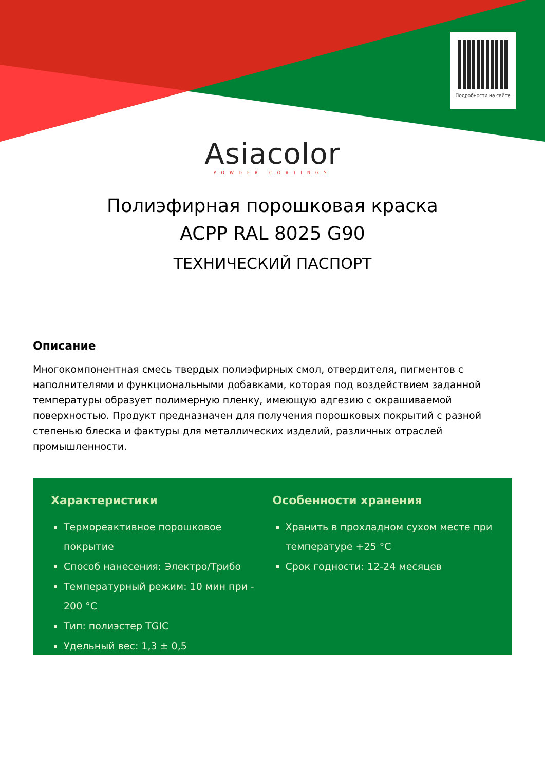Подробности на сайте
Asiacolor
POWDER COATINGS
Полиэфирная порошковая краска
ACPP RAL 8025 G90
ТЕХНИЧЕСКИЙ ПАСПОРТ
Описание
Многокомпонентная смесь твердых полиэфирных смол, отвердителя, пигментов с наполнителями и функциональными добавками, которая под воздействием заданной температуры образует полимерную пленку, имеющую адгезию с окрашиваемой поверхностью. Продукт предназначен для получения порошковых покрытий с разной степенью блеска и фактуры для металлических изделий, различных отраслей промышленности.
Характеристики
Термореактивное порошковое покрытие
Способ нанесения: Электро/Трибо
Температурный режим: 10 мин при - 200 °C
Тип: полиэстер TGIC
Удельный вес: 1,3 ± 0,5
Особенности хранения
Хранить в прохладном сухом месте при температуре +25 °C
Срок годности: 12-24 месяцев